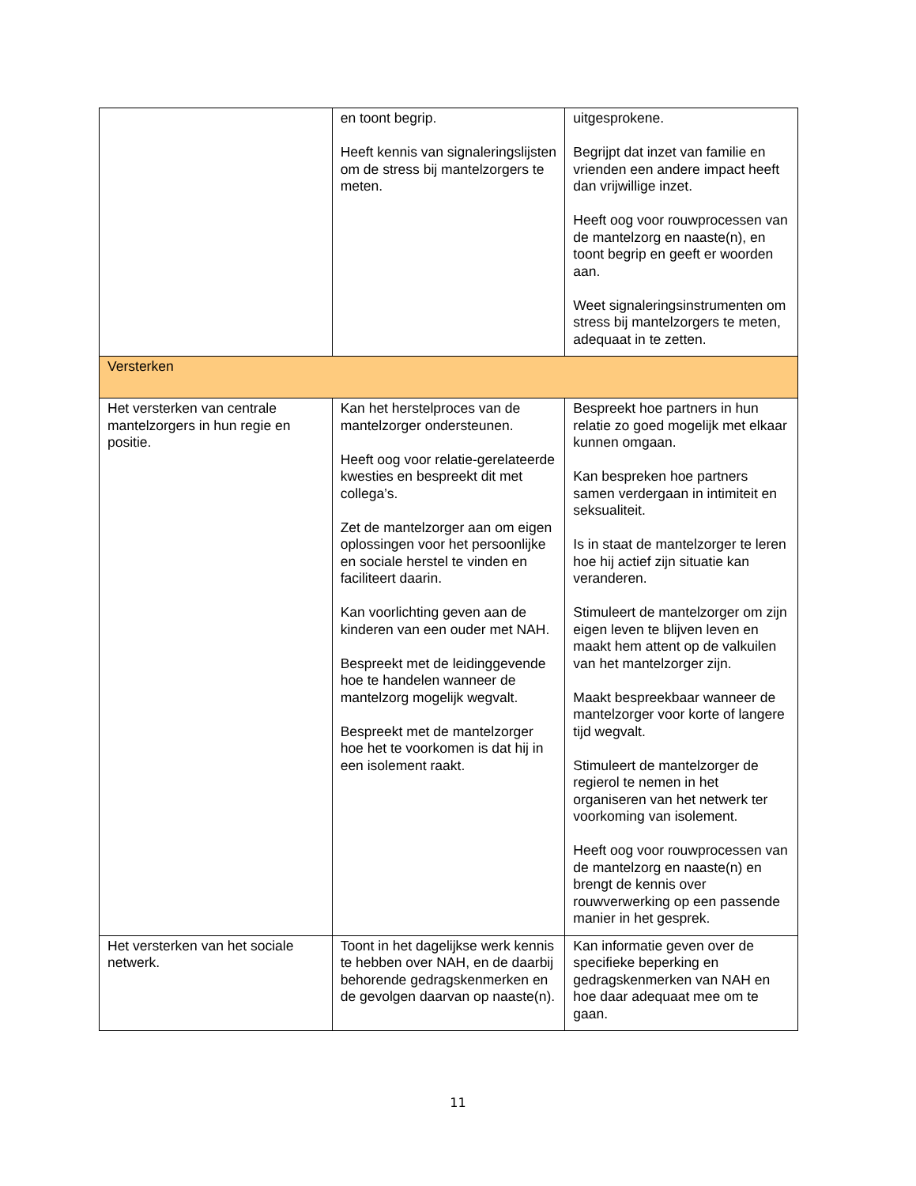| | en toont begrip. Heeft kennis van signaleringslijsten om de stress bij mantelzorgers te meten. | uitgesprokene. Begrijpt dat inzet van familie en vrienden een andere impact heeft dan vrijwillige inzet. Heeft oog voor rouwprocessen van de mantelzorg en naaste(n), en toont begrip en geeft er woorden aan. Weet signaleringsinstrumenten om stress bij mantelzorgers te meten, adequaat in te zetten. |
| Versterken | | |
| Het versterken van centrale mantelzorgers in hun regie en positie. | Kan het herstelproces van de mantelzorger ondersteunen. Heeft oog voor relatie-gerelateerde kwesties en bespreekt dit met collega’s. Zet de mantelzorger aan om eigen oplossingen voor het persoonlijke en sociale herstel te vinden en faciliteert daarin. Kan voorlichting geven aan de kinderen van een ouder met NAH. Bespreekt met de leidinggevende hoe te handelen wanneer de mantelzorg mogelijk wegvalt. Bespreekt met de mantelzorger hoe het te voorkomen is dat hij in een isolement raakt. | Bespreekt hoe partners in hun relatie zo goed mogelijk met elkaar kunnen omgaan. Kan bespreken hoe partners samen verdergaan in intimiteit en seksualiteit. Is in staat de mantelzorger te leren hoe hij actief zijn situatie kan veranderen. Stimuleert de mantelzorger om zijn eigen leven te blijven leven en maakt hem attent op de valkuilen van het mantelzorger zijn. Maakt bespreekbaar wanneer de mantelzorger voor korte of langere tijd wegvalt. Stimuleert de mantelzorger de regierol te nemen in het organiseren van het netwerk ter voorkoming van isolement. Heeft oog voor rouwprocessen van de mantelzorg en naaste(n) en brengt de kennis over rouwverwerking op een passende manier in het gesprek. |
| Het versterken van het sociale netwerk. | Toont in het dagelijkse werk kennis te hebben over NAH, en de daarbij behorende gedragskenmerken en de gevolgen daarvan op naaste(n). | Kan informatie geven over de specifieke beperking en gedragskenmerken van NAH en hoe daar adequaat mee om te gaan. |
11